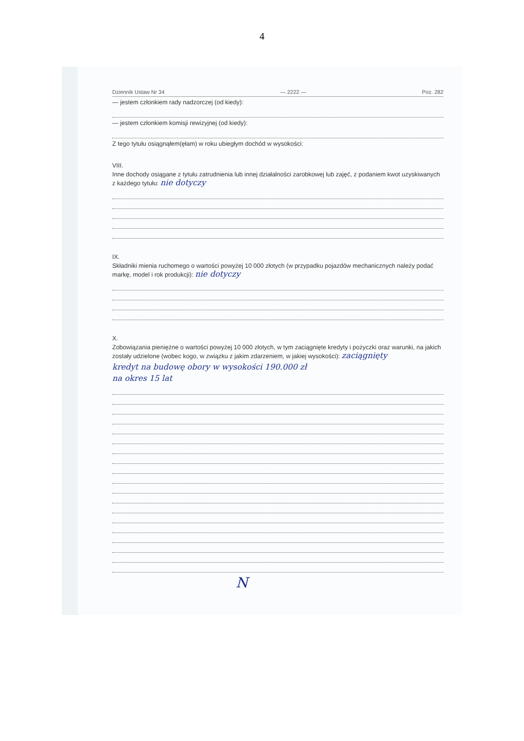4
Dziennik Ustaw Nr 34 — 2222 — Poz. 282
— jestem członkiem rady nadzorczej (od kiedy):
— jestem członkiem komisji rewizyjnej (od kiedy):
Z tego tytułu osiągnąłem(ęłam) w roku ubiegłym dochód w wysokości:
VIII.
Inne dochody osiągane z tytułu zatrudnienia lub innej działalności zarobkowej lub zajęć, z podaniem kwot uzyskiwanych z każdego tytułu: nie dotyczy
IX.
Składniki mienia ruchomego o wartości powyżej 10 000 złotych (w przypadku pojazdów mechanicznych należy podać markę, model i rok produkcji): nie dotyczy
X.
Zobowiązania pieniężne o wartości powyżej 10 000 złotych, w tym zaciągnięte kredyty i pożyczki oraz warunki, na jakich zostały udzielone (wobec kogo, w związku z jakim zdarzeniem, w jakiej wysokości): zaciągnięty
kredyt na budowę obory w wysokości 190.000 zł
na okres 15 lat
N